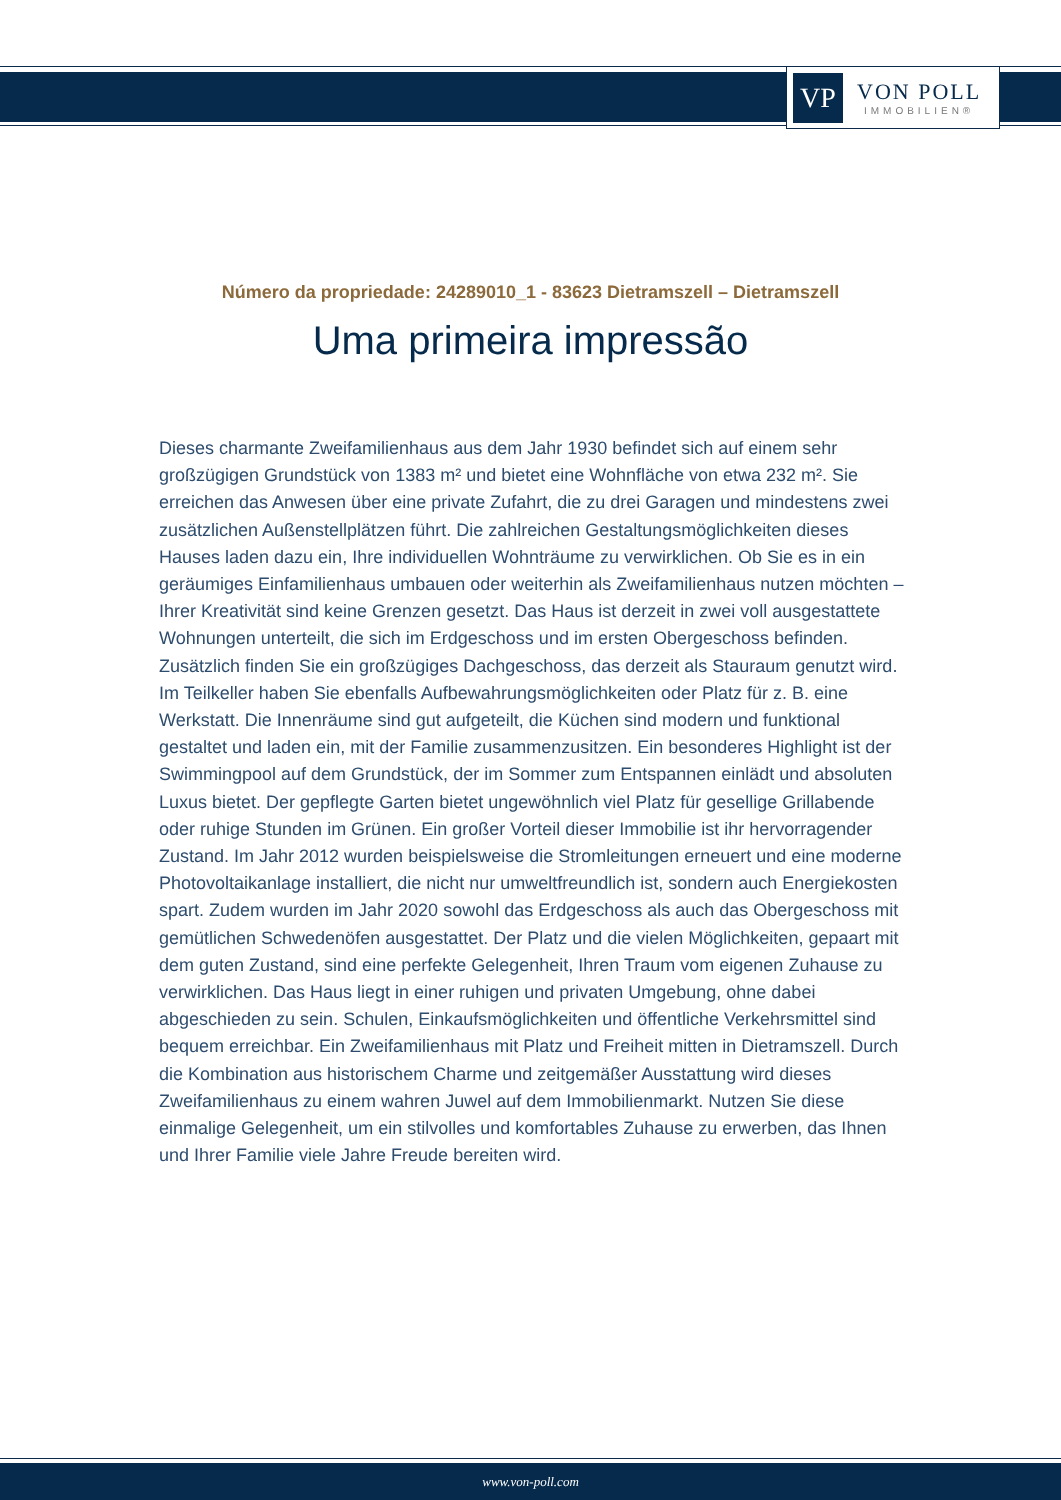VP
VON POLL
IMMOBILIEN®
Número da propriedade: 24289010_1 - 83623 Dietramszell – Dietramszell
Uma primeira impressão
Dieses charmante Zweifamilienhaus aus dem Jahr 1930 befindet sich auf einem sehr großzügigen Grundstück von 1383 m² und bietet eine Wohnfläche von etwa 232 m². Sie erreichen das Anwesen über eine private Zufahrt, die zu drei Garagen und mindestens zwei zusätzlichen Außenstellplätzen führt. Die zahlreichen Gestaltungsmöglichkeiten dieses Hauses laden dazu ein, Ihre individuellen Wohnträume zu verwirklichen. Ob Sie es in ein geräumiges Einfamilienhaus umbauen oder weiterhin als Zweifamilienhaus nutzen möchten – Ihrer Kreativität sind keine Grenzen gesetzt. Das Haus ist derzeit in zwei voll ausgestattete Wohnungen unterteilt, die sich im Erdgeschoss und im ersten Obergeschoss befinden. Zusätzlich finden Sie ein großzügiges Dachgeschoss, das derzeit als Stauraum genutzt wird. Im Teilkeller haben Sie ebenfalls Aufbewahrungsmöglichkeiten oder Platz für z. B. eine Werkstatt. Die Innenräume sind gut aufgeteilt, die Küchen sind modern und funktional gestaltet und laden ein, mit der Familie zusammenzusitzen. Ein besonderes Highlight ist der Swimmingpool auf dem Grundstück, der im Sommer zum Entspannen einlädt und absoluten Luxus bietet. Der gepflegte Garten bietet ungewöhnlich viel Platz für gesellige Grillabende oder ruhige Stunden im Grünen. Ein großer Vorteil dieser Immobilie ist ihr hervorragender Zustand. Im Jahr 2012 wurden beispielsweise die Stromleitungen erneuert und eine moderne Photovoltaikanlage installiert, die nicht nur umweltfreundlich ist, sondern auch Energiekosten spart. Zudem wurden im Jahr 2020 sowohl das Erdgeschoss als auch das Obergeschoss mit gemütlichen Schwedenöfen ausgestattet. Der Platz und die vielen Möglichkeiten, gepaart mit dem guten Zustand, sind eine perfekte Gelegenheit, Ihren Traum vom eigenen Zuhause zu verwirklichen. Das Haus liegt in einer ruhigen und privaten Umgebung, ohne dabei abgeschieden zu sein. Schulen, Einkaufsmöglichkeiten und öffentliche Verkehrsmittel sind bequem erreichbar. Ein Zweifamilienhaus mit Platz und Freiheit mitten in Dietramszell. Durch die Kombination aus historischem Charme und zeitgemäßer Ausstattung wird dieses Zweifamilienhaus zu einem wahren Juwel auf dem Immobilienmarkt. Nutzen Sie diese einmalige Gelegenheit, um ein stilvolles und komfortables Zuhause zu erwerben, das Ihnen und Ihrer Familie viele Jahre Freude bereiten wird.
www.von-poll.com